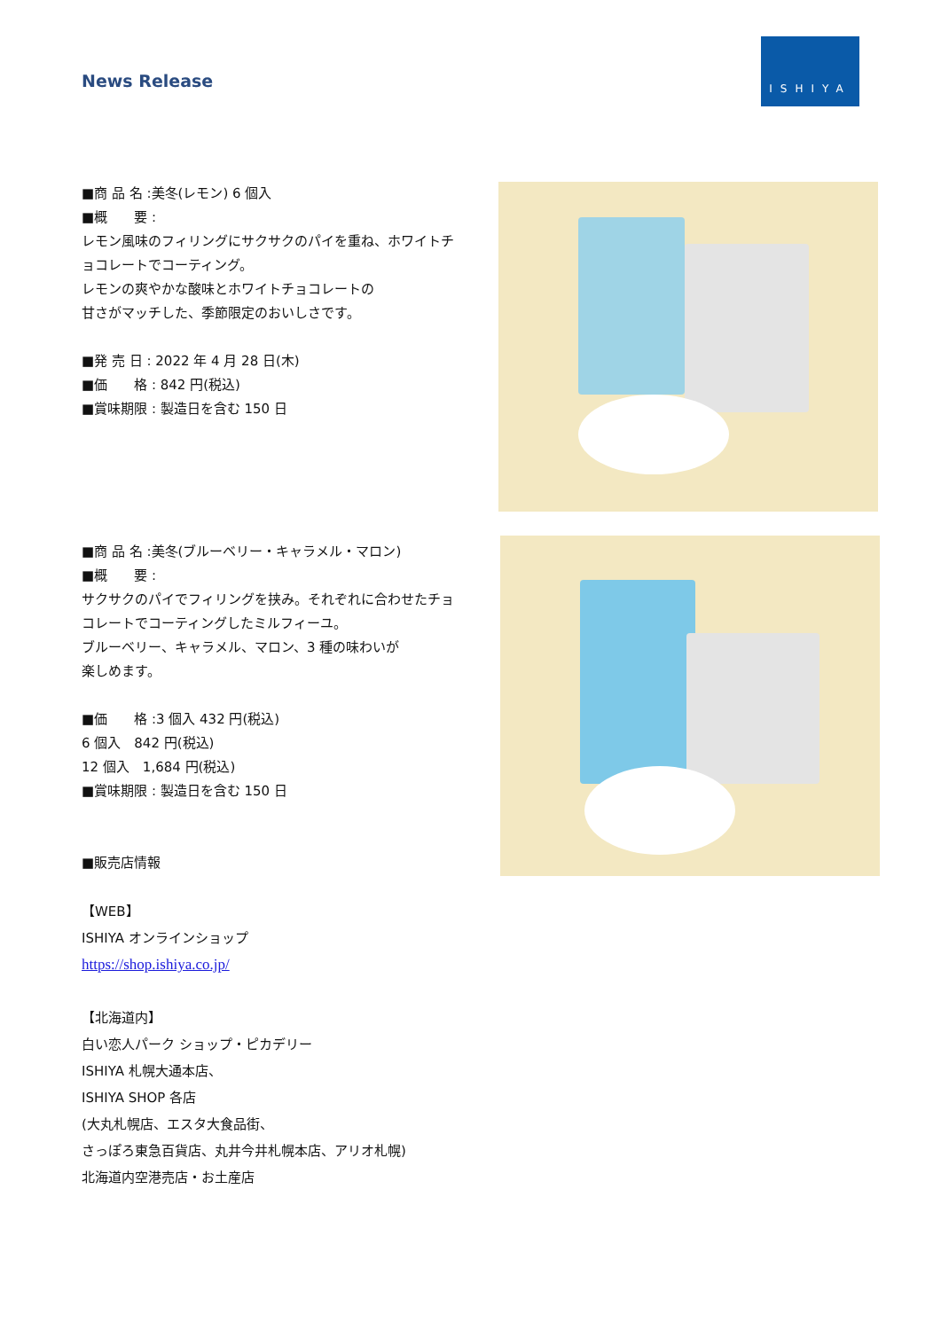News Release
ISHIYA
■商 品 名 :美冬(レモン) 6 個入
■概　　要 :
レモン風味のフィリングにサクサクのパイを重ね、ホワイトチョコレートでコーティング。
レモンの爽やかな酸味とホワイトチョコレートの
甘さがマッチした、季節限定のおいしさです。
■発 売 日 : 2022 年 4 月 28 日(木)
■価　　格 : 842 円(税込)
■賞味期限 : 製造日を含む 150 日
■商 品 名 :美冬(ブルーベリー・キャラメル・マロン)
■概　　要 :
サクサクのパイでフィリングを挟み。それぞれに合わせたチョコレートでコーティングしたミルフィーユ。
ブルーベリー、キャラメル、マロン、3 種の味わいが
楽しめます。
■価　　格 :3 個入 432 円(税込)
6 個入　842 円(税込)
12 個入　1,684 円(税込)
■賞味期限 : 製造日を含む 150 日
■販売店情報
【WEB】
ISHIYA オンラインショップ
https://shop.ishiya.co.jp/
【北海道内】
白い恋人パーク ショップ・ピカデリー
ISHIYA 札幌大通本店、
ISHIYA SHOP 各店
(大丸札幌店、エスタ大食品街、
さっぽろ東急百貨店、丸井今井札幌本店、アリオ札幌)
北海道内空港売店・お土産店